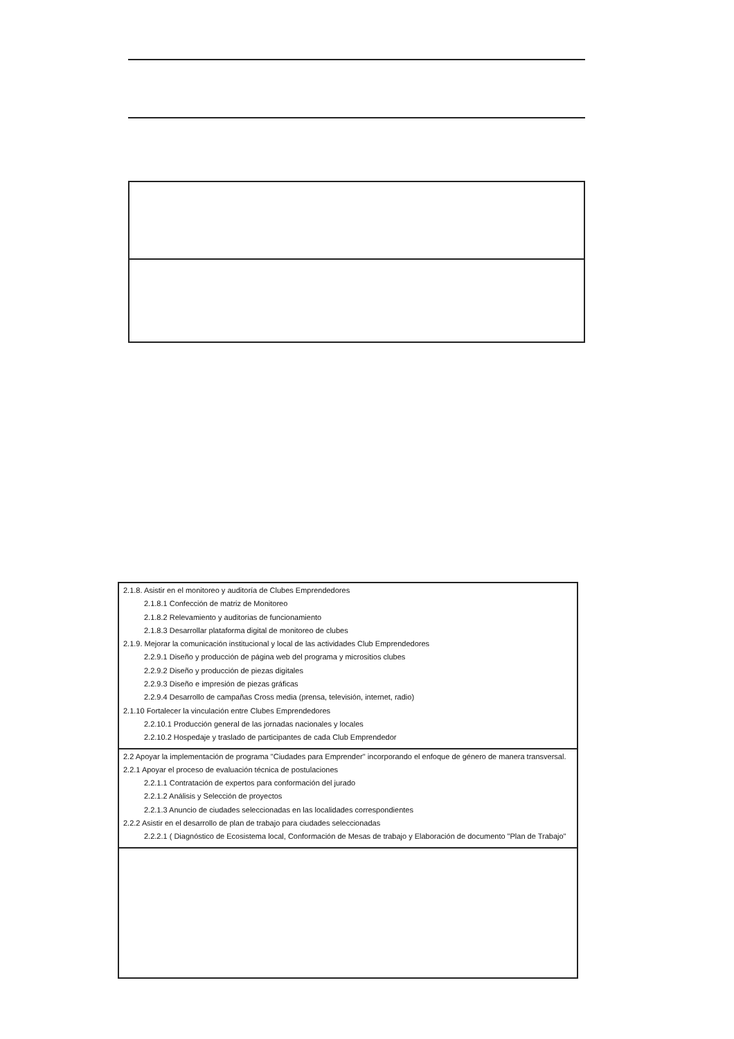| 2.1.8. Asistir en el monitoreo y auditoría de Clubes Emprendedores 2.1.8.1 Confección de matriz de Monitoreo 2.1.8.2 Relevamiento y auditorias de funcionamiento 2.1.8.3 Desarrollar plataforma digital de monitoreo de clubes 2.1.9. Mejorar la comunicación institucional y local de las actividades Club Emprendedores 2.2.9.1 Diseño y producción de página web del programa y micrositios clubes 2.2.9.2 Diseño y producción de piezas digitales 2.2.9.3 Diseño e impresión de piezas gráficas 2.2.9.4 Desarrollo de campañas Cross media (prensa, televisión, internet, radio) 2.1.10 Fortalecer la vinculación entre Clubes Emprendedores 2.2.10.1 Producción general de las jornadas nacionales y locales 2.2.10.2 Hospedaje y traslado de participantes de cada Club Emprendedor |
| 2.2 Apoyar la implementación de programa "Ciudades para Emprender" incorporando el enfoque de género de manera transversal. 2.2.1 Apoyar el proceso de evaluación técnica de postulaciones 2.2.1.1 Contratación de expertos para conformación del jurado 2.2.1.2 Análisis y Selección de proyectos 2.2.1.3 Anuncio de ciudades seleccionadas en las localidades correspondientes 2.2.2 Asistir en el desarrollo de plan de trabajo para ciudades seleccionadas 2.2.2.1 ( Diagnóstico de Ecosistema local, Conformación de Mesas de trabajo y Elaboración de documento "Plan de Trabajo" |